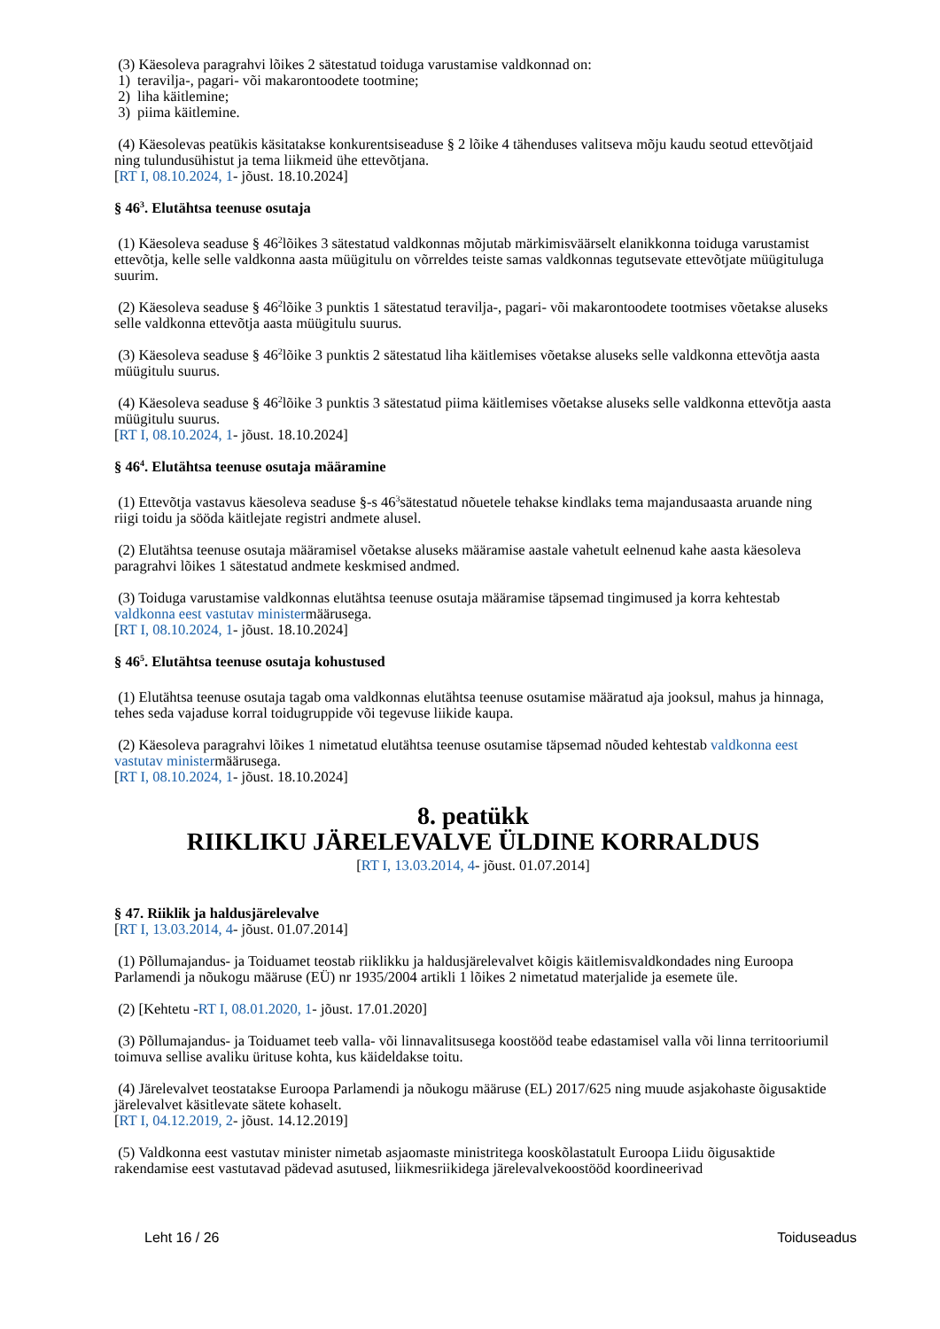(3) Käesoleva paragrahvi lõikes 2 sätestatud toiduga varustamise valdkonnad on:
1) teravilja-, pagari- või makarontoodete tootmine;
2) liha käitlemine;
3) piima käitlemine.
(4) Käesolevas peatükis käsitatakse konkurentsiseaduse § 2 lõike 4 tähenduses valitseva mõju kaudu seotud ettevõtjaid ning tulundusühistut ja tema liikmeid ühe ettevõtjana.
[RT I, 08.10.2024, 1- jõust. 18.10.2024]
§ 46<sup>3</sup>. Elutähtsa teenuse osutaja
(1) Käesoleva seaduse § 46<sup>2</sup>lõikes 3 sätestatud valdkonnas mõjutab märkimisväärselt elanikkonna toiduga varustamist ettevõtja, kelle selle valdkonna aasta müügitulu on võrreldes teiste samas valdkonnas tegutsevate ettevõtjate müügituluga suurim.
(2) Käesoleva seaduse § 46<sup>2</sup>lõike 3 punktis 1 sätestatud teravilja-, pagari- või makarontoodete tootmises võetakse aluseks selle valdkonna ettevõtja aasta müügitulu suurus.
(3) Käesoleva seaduse § 46<sup>2</sup>lõike 3 punktis 2 sätestatud liha käitlemises võetakse aluseks selle valdkonna ettevõtja aasta müügitulu suurus.
(4) Käesoleva seaduse § 46<sup>2</sup>lõike 3 punktis 3 sätestatud piima käitlemises võetakse aluseks selle valdkonna ettevõtja aasta müügitulu suurus.
[RT I, 08.10.2024, 1- jõust. 18.10.2024]
§ 46<sup>4</sup>. Elutähtsa teenuse osutaja määramine
(1) Ettevõtja vastavus käesoleva seaduse §-s 46<sup>3</sup>sätestatud nõuetele tehakse kindlaks tema majandusaasta aruande ning riigi toidu ja sööda käitlejate registri andmete alusel.
(2) Elutähtsa teenuse osutaja määramisel võetakse aluseks määramise aastale vahetult eelnenud kahe aasta käesoleva paragrahvi lõikes 1 sätestatud andmete keskmised andmed.
(3) Toiduga varustamise valdkonnas elutähtsa teenuse osutaja määramise täpsemad tingimused ja korra kehtestab valdkonna eest vastutav ministermäärusega.
[RT I, 08.10.2024, 1- jõust. 18.10.2024]
§ 46<sup>5</sup>. Elutähtsa teenuse osutaja kohustused
(1) Elutähtsa teenuse osutaja tagab oma valdkonnas elutähtsa teenuse osutamise määratud aja jooksul, mahus ja hinnaga, tehes seda vajaduse korral toidugruppide või tegevuse liikide kaupa.
(2) Käesoleva paragrahvi lõikes 1 nimetatud elutähtsa teenuse osutamise täpsemad nõuded kehtestab valdkonna eest vastutav ministermäärusega.
[RT I, 08.10.2024, 1- jõust. 18.10.2024]
8. peatükk
RIIKLIKU JÄRELEVALVE ÜLDINE KORRALDUS
[RT I, 13.03.2014, 4- jõust. 01.07.2014]
§ 47. Riiklik ja haldusjärelevalve
[RT I, 13.03.2014, 4- jõust. 01.07.2014]
(1) Põllumajandus- ja Toiduamet teostab riiklikku ja haldusjärelevalvet kõigis käitlemisvaldkondades ning Euroopa Parlamendi ja nõukogu määruse (EÜ) nr 1935/2004 artikli 1 lõikes 2 nimetatud materjalide ja esemete üle.
(2) [Kehtetu -RT I, 08.01.2020, 1- jõust. 17.01.2020]
(3) Põllumajandus- ja Toiduamet teeb valla- või linnavalitsusega koostööd teabe edastamisel valla või linna territooriumil toimuva sellise avaliku ürituse kohta, kus käideldakse toitu.
(4) Järelevalvet teostatakse Euroopa Parlamendi ja nõukogu määruse (EL) 2017/625 ning muude asjakohaste õigusaktide järelevalvet käsitlevate sätete kohaselt.
[RT I, 04.12.2019, 2- jõust. 14.12.2019]
(5) Valdkonna eest vastutav minister nimetab asjaomaste ministritega kooskõlastatult Euroopa Liidu õigusaktide rakendamise eest vastutavad pädevad asutused, liikmesriikidega järelevalvekoostööd koordineerivad
Leht 16 / 26 Toiduseadus